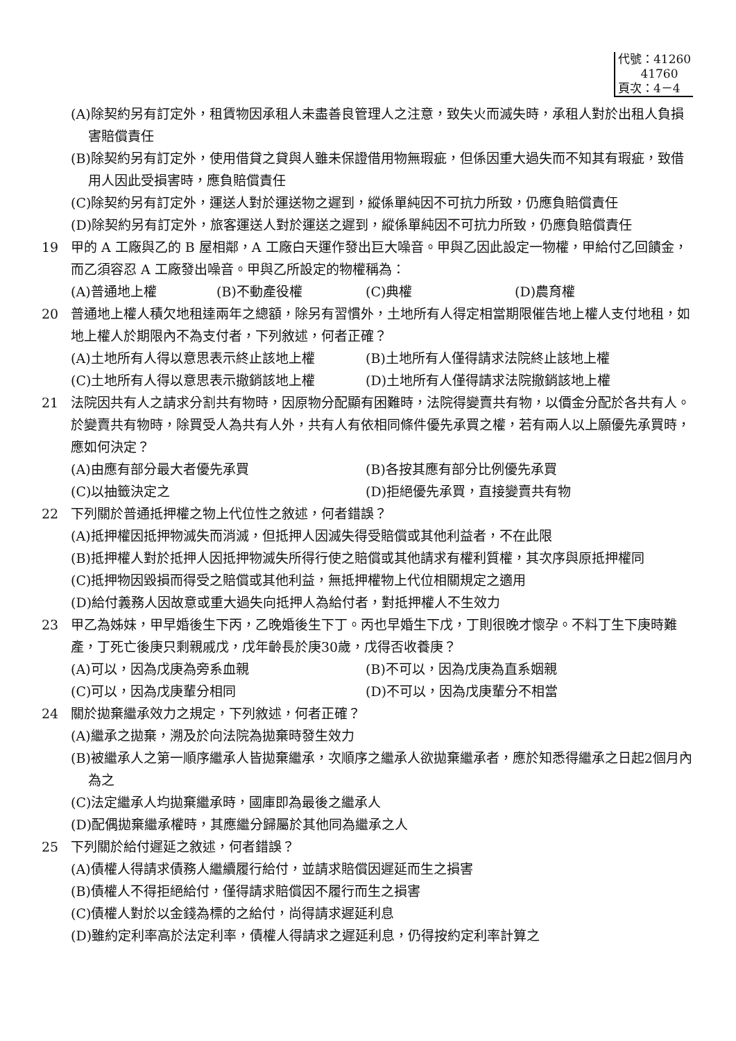代號：41260
41760
頁次：4－4
(A)除契約另有訂定外，租賃物因承租人未盡善良管理人之注意，致失火而滅失時，承租人對於出租人負損害賠償責任
(B)除契約另有訂定外，使用借貸之貸與人雖未保證借用物無瑕疵，但係因重大過失而不知其有瑕疵，致借用人因此受損害時，應負賠償責任
(C)除契約另有訂定外，運送人對於運送物之遲到，縱係單純因不可抗力所致，仍應負賠償責任
(D)除契約另有訂定外，旅客運送人對於運送之遲到，縱係單純因不可抗力所致，仍應負賠償責任
19 甲的 A 工廠與乙的 B 屋相鄰，A 工廠白天運作發出巨大噪音。甲與乙因此設定一物權，甲給付乙回饋金，而乙須容忍 A 工廠發出噪音。甲與乙所設定的物權稱為：
(A)普通地上權 (B)不動產役權 (C)典權 (D)農育權
20 普通地上權人積欠地租達兩年之總額，除另有習慣外，土地所有人得定相當期限催告地上權人支付地租，如地上權人於期限內不為支付者，下列敘述，何者正確？
(A)土地所有人得以意思表示終止該地上權 (B)土地所有人僅得請求法院終止該地上權
(C)土地所有人得以意思表示撤銷該地上權 (D)土地所有人僅得請求法院撤銷該地上權
21 法院因共有人之請求分割共有物時，因原物分配顯有困難時，法院得變賣共有物，以價金分配於各共有人。於變賣共有物時，除買受人為共有人外，共有人有依相同條件優先承買之權，若有兩人以上願優先承買時，應如何決定？
(A)由應有部分最大者優先承買 (B)各按其應有部分比例優先承買
(C)以抽籤決定之 (D)拒絕優先承買，直接變賣共有物
22 下列關於普通抵押權之物上代位性之敘述，何者錯誤？
(A)抵押權因抵押物滅失而消滅，但抵押人因滅失得受賠償或其他利益者，不在此限
(B)抵押權人對於抵押人因抵押物滅失所得行使之賠償或其他請求有權利質權，其次序與原抵押權同
(C)抵押物因毀損而得受之賠償或其他利益，無抵押權物上代位相關規定之適用
(D)給付義務人因故意或重大過失向抵押人為給付者，對抵押權人不生效力
23 甲乙為姊妹，甲早婚後生下丙，乙晚婚後生下丁。丙也早婚生下戊，丁則很晚才懷孕。不料丁生下庚時難產，丁死亡後庚只剩親戚戊，戊年齡長於庚30歲，戊得否收養庚？
(A)可以，因為戊庚為旁系血親 (B)不可以，因為戊庚為直系姻親
(C)可以，因為戊庚輩分相同 (D)不可以，因為戊庚輩分不相當
24 關於拋棄繼承效力之規定，下列敘述，何者正確？
(A)繼承之拋棄，溯及於向法院為拋棄時發生效力
(B)被繼承人之第一順序繼承人皆拋棄繼承，次順序之繼承人欲拋棄繼承者，應於知悉得繼承之日起2個月內為之
(C)法定繼承人均拋棄繼承時，國庫即為最後之繼承人
(D)配偶拋棄繼承權時，其應繼分歸屬於其他同為繼承之人
25 下列關於給付遲延之敘述，何者錯誤？
(A)債權人得請求債務人繼續履行給付，並請求賠償因遲延而生之損害
(B)債權人不得拒絕給付，僅得請求賠償因不履行而生之損害
(C)債權人對於以金錢為標的之給付，尚得請求遲延利息
(D)雖約定利率高於法定利率，債權人得請求之遲延利息，仍得按約定利率計算之